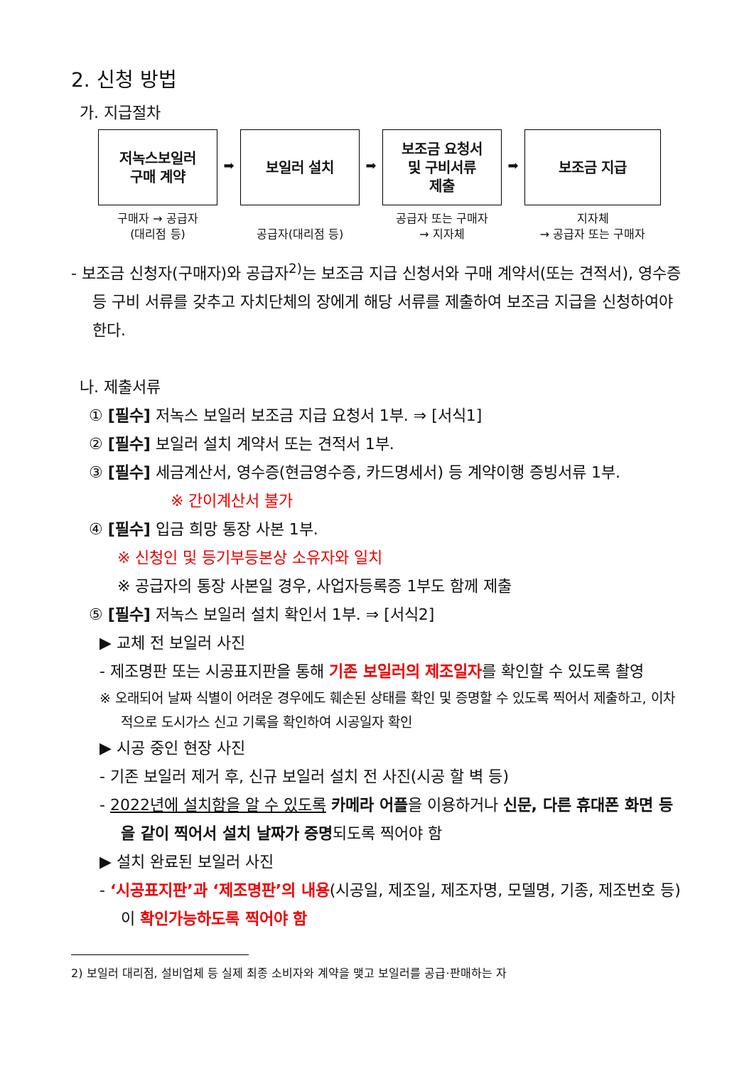2. 신청 방법
가. 지급절차
저녹스보일러
구매 계약
구매자 → 공급자
(대리점 등)
➡
보일러 설치
공급자(대리점 등)
➡
보조금 요청서
및 구비서류
제출
공급자 또는 구매자
→ 지자체
➡
보조금 지급
지자체
→ 공급자 또는 구매자
- 보조금 신청자(구매자)와 공급자<sup>2)</sup>는 보조금 지급 신청서와 구매 계약서(또는 견적서), 영수증 등 구비 서류를 갖추고 자치단체의 장에게 해당 서류를 제출하여 보조금 지급을 신청하여야 한다.
나. 제출서류
① [필수] 저녹스 보일러 보조금 지급 요청서 1부. ⇒ [서식1]
② [필수] 보일러 설치 계약서 또는 견적서 1부.
③ [필수] 세금계산서, 영수증(현금영수증, 카드명세서) 등 계약이행 증빙서류 1부.
※ 간이계산서 불가
④ [필수] 입금 희망 통장 사본 1부.
※ 신청인 및 등기부등본상 소유자와 일치
※ 공급자의 통장 사본일 경우, 사업자등록증 1부도 함께 제출
⑤ [필수] 저녹스 보일러 설치 확인서 1부. ⇒ [서식2]
▶ 교체 전 보일러 사진
- 제조명판 또는 시공표지판을 통해 기존 보일러의 제조일자를 확인할 수 있도록 촬영
※ 오래되어 날짜 식별이 어려운 경우에도 훼손된 상태를 확인 및 증명할 수 있도록 찍어서 제출하고, 이차적으로 도시가스 신고 기록을 확인하여 시공일자 확인
▶ 시공 중인 현장 사진
- 기존 보일러 제거 후, 신규 보일러 설치 전 사진(시공 할 벽 등)
- 2022년에 설치함을 알 수 있도록 카메라 어플을 이용하거나 신문, 다른 휴대폰 화면 등을 같이 찍어서 설치 날짜가 증명되도록 찍어야 함
▶ 설치 완료된 보일러 사진
- ‘시공표지판’과 ‘제조명판’의 내용(시공일, 제조일, 제조자명, 모델명, 기종, 제조번호 등)이 확인가능하도록 찍어야 함
2) 보일러 대리점, 설비업체 등 실제 최종 소비자와 계약을 맺고 보일러를 공급·판매하는 자